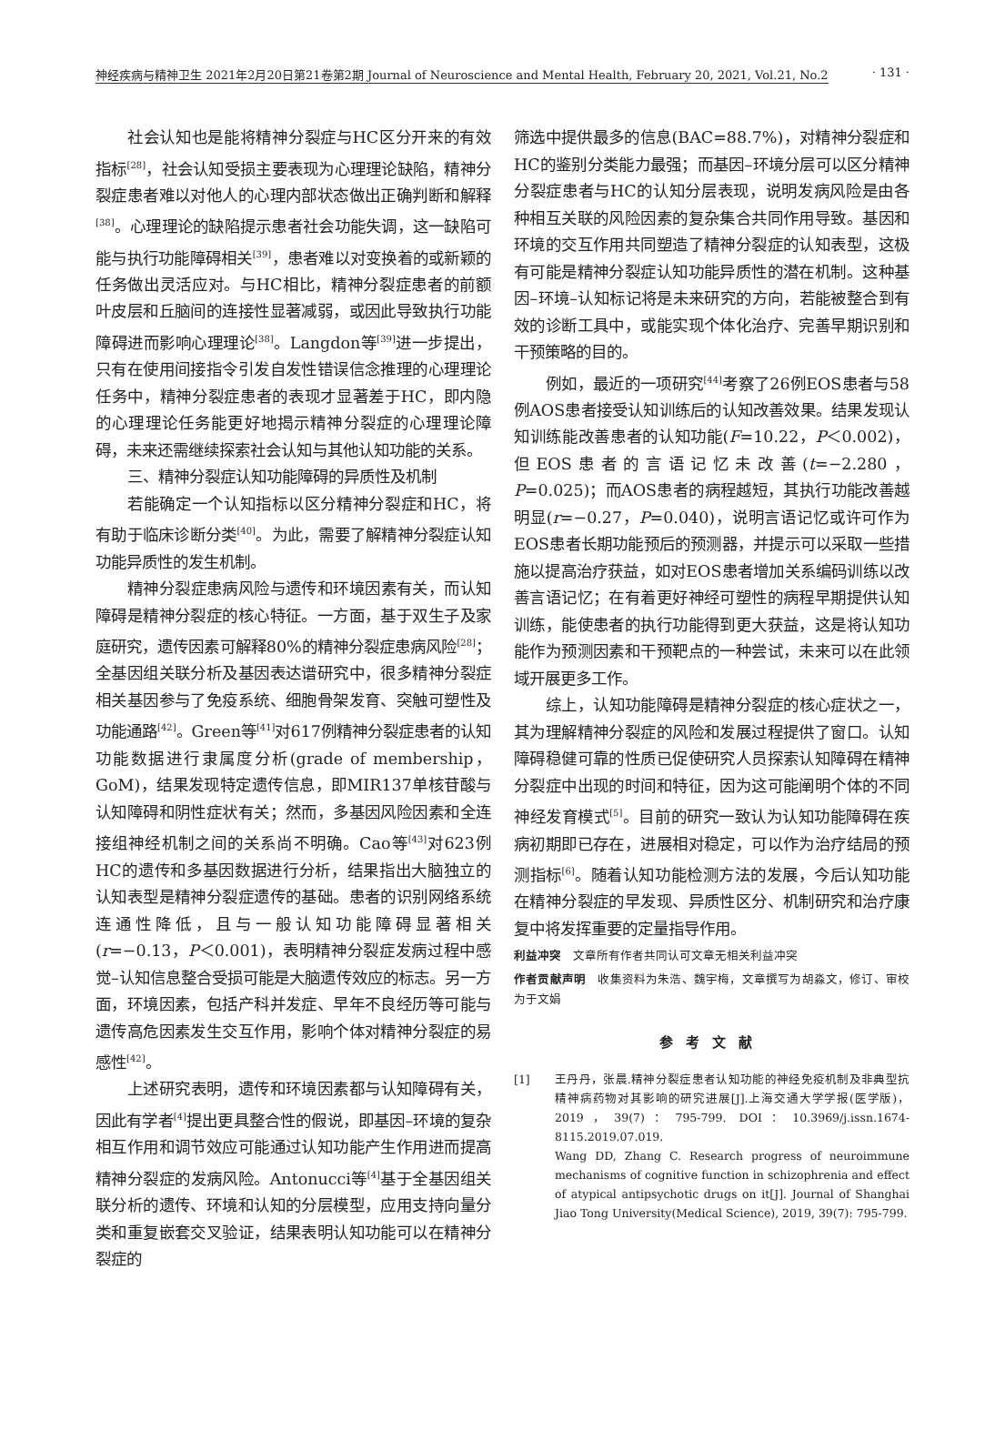神经疾病与精神卫生 2021年2月20日第21卷第2期 Journal of Neuroscience and Mental Health, February 20, 2021, Vol.21, No.2 · 131 ·
社会认知也是能将精神分裂症与HC区分开来的有效指标<sup>[28]</sup>，社会认知受损主要表现为心理理论缺陷，精神分裂症患者难以对他人的心理内部状态做出正确判断和解释<sup>[38]</sup>。心理理论的缺陷提示患者社会功能失调，这一缺陷可能与执行功能障碍相关<sup>[39]</sup>，患者难以对变换着的或新颖的任务做出灵活应对。与HC相比，精神分裂症患者的前额叶皮层和丘脑间的连接性显著减弱，或因此导致执行功能障碍进而影响心理理论<sup>[38]</sup>。Langdon等<sup>[39]</sup>进一步提出，只有在使用间接指令引发自发性错误信念推理的心理理论任务中，精神分裂症患者的表现才显著差于HC，即内隐的心理理论任务能更好地揭示精神分裂症的心理理论障碍，未来还需继续探索社会认知与其他认知功能的关系。
三、精神分裂症认知功能障碍的异质性及机制
若能确定一个认知指标以区分精神分裂症和HC，将有助于临床诊断分类<sup>[40]</sup>。为此，需要了解精神分裂症认知功能异质性的发生机制。
精神分裂症患病风险与遗传和环境因素有关，而认知障碍是精神分裂症的核心特征。一方面，基于双生子及家庭研究，遗传因素可解释80%的精神分裂症患病风险<sup>[28]</sup>；全基因组关联分析及基因表达谱研究中，很多精神分裂症相关基因参与了免疫系统、细胞骨架发育、突触可塑性及功能通路<sup>[42]</sup>。Green等<sup>[41]</sup>对617例精神分裂症患者的认知功能数据进行隶属度分析(grade of membership，GoM)，结果发现特定遗传信息，即MIR137单核苷酸与认知障碍和阴性症状有关；然而，多基因风险因素和全连接组神经机制之间的关系尚不明确。Cao等<sup>[43]</sup>对623例HC的遗传和多基因数据进行分析，结果指出大脑独立的认知表型是精神分裂症遗传的基础。患者的识别网络系统连通性降低，且与一般认知功能障碍显著相关(r=−0.13，P＜0.001)，表明精神分裂症发病过程中感觉–认知信息整合受损可能是大脑遗传效应的标志。另一方面，环境因素，包括产科并发症、早年不良经历等可能与遗传高危因素发生交互作用，影响个体对精神分裂症的易感性<sup>[42]</sup>。
上述研究表明，遗传和环境因素都与认知障碍有关，因此有学者<sup>[4]</sup>提出更具整合性的假说，即基因–环境的复杂相互作用和调节效应可能通过认知功能产生作用进而提高精神分裂症的发病风险。Antonucci等<sup>[4]</sup>基于全基因组关联分析的遗传、环境和认知的分层模型，应用支持向量分类和重复嵌套交叉验证，结果表明认知功能可以在精神分裂症的
筛选中提供最多的信息(BAC=88.7%)，对精神分裂症和HC的鉴别分类能力最强；而基因–环境分层可以区分精神分裂症患者与HC的认知分层表现，说明发病风险是由各种相互关联的风险因素的复杂集合共同作用导致。基因和环境的交互作用共同塑造了精神分裂症的认知表型，这极有可能是精神分裂症认知功能异质性的潜在机制。这种基因–环境–认知标记将是未来研究的方向，若能被整合到有效的诊断工具中，或能实现个体化治疗、完善早期识别和干预策略的目的。
例如，最近的一项研究<sup>[44]</sup>考察了26例EOS患者与58例AOS患者接受认知训练后的认知改善效果。结果发现认知训练能改善患者的认知功能(F=10.22，P＜0.002)，但EOS患者的言语记忆未改善(t=−2.280，P=0.025)；而AOS患者的病程越短，其执行功能改善越明显(r=−0.27，P=0.040)，说明言语记忆或许可作为EOS患者长期功能预后的预测器，并提示可以采取一些措施以提高治疗获益，如对EOS患者增加关系编码训练以改善言语记忆；在有着更好神经可塑性的病程早期提供认知训练，能使患者的执行功能得到更大获益，这是将认知功能作为预测因素和干预靶点的一种尝试，未来可以在此领域开展更多工作。
综上，认知功能障碍是精神分裂症的核心症状之一，其为理解精神分裂症的风险和发展过程提供了窗口。认知障碍稳健可靠的性质已促使研究人员探索认知障碍在精神分裂症中出现的时间和特征，因为这可能阐明个体的不同神经发育模式<sup>[5]</sup>。目前的研究一致认为认知功能障碍在疾病初期即已存在，进展相对稳定，可以作为治疗结局的预测指标<sup>[6]</sup>。随着认知功能检测方法的发展，今后认知功能在精神分裂症的早发现、异质性区分、机制研究和治疗康复中将发挥重要的定量指导作用。
利益冲突　文章所有作者共同认可文章无相关利益冲突
作者贡献声明　收集资料为朱浩、魏宇梅，文章撰写为胡淼文，修订、审校为于文娟
参考文献
[1] 王丹丹，张晨.精神分裂症患者认知功能的神经免疫机制及非典型抗精神病药物对其影响的研究进展[J].上海交通大学学报(医学版)，2019，39(7)：795-799. DOI：10.3969/j.issn.1674-8115.2019.07.019.
Wang DD, Zhang C. Research progress of neuroimmune mechanisms of cognitive function in schizophrenia and effect of atypical antipsychotic drugs on it[J]. Journal of Shanghai Jiao Tong University(Medical Science), 2019, 39(7): 795-799.